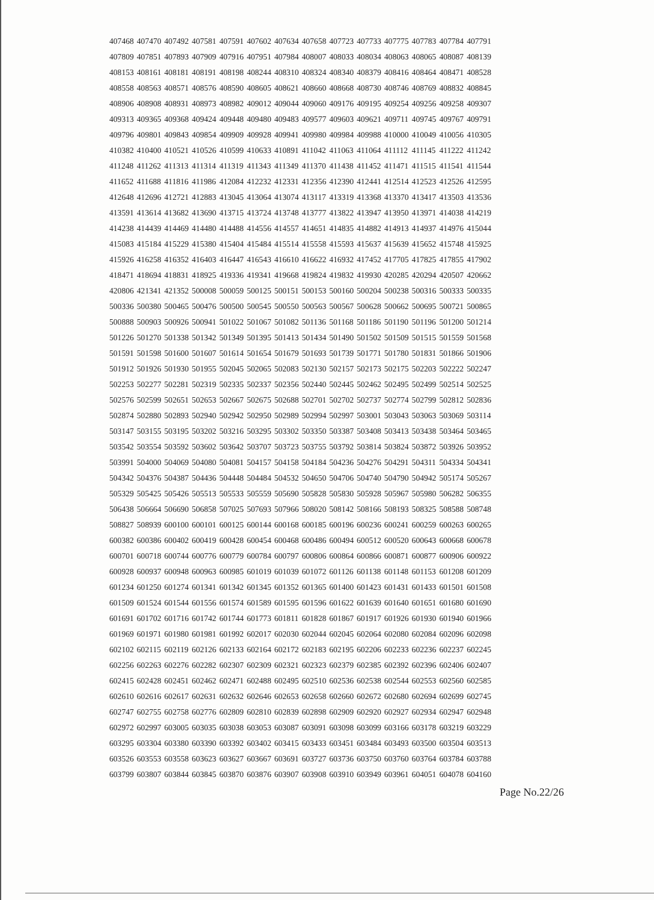| 407468 | 407470 | 407492 | 407581 | 407591 | 407602 | 407634 | 407658 | 407723 | 407733 | 407775 | 407783 | 407784 | 407791 |
| 407809 | 407851 | 407893 | 407909 | 407916 | 407951 | 407984 | 408007 | 408033 | 408034 | 408063 | 408065 | 408087 | 408139 |
| 408153 | 408161 | 408181 | 408191 | 408198 | 408244 | 408310 | 408324 | 408340 | 408379 | 408416 | 408464 | 408471 | 408528 |
| 408558 | 408563 | 408571 | 408576 | 408590 | 408605 | 408621 | 408660 | 408668 | 408730 | 408746 | 408769 | 408832 | 408845 |
| 408906 | 408908 | 408931 | 408973 | 408982 | 409012 | 409044 | 409060 | 409176 | 409195 | 409254 | 409256 | 409258 | 409307 |
| 409313 | 409365 | 409368 | 409424 | 409448 | 409480 | 409483 | 409577 | 409603 | 409621 | 409711 | 409745 | 409767 | 409791 |
| 409796 | 409801 | 409843 | 409854 | 409909 | 409928 | 409941 | 409980 | 409984 | 409988 | 410000 | 410049 | 410056 | 410305 |
| 410382 | 410400 | 410521 | 410526 | 410599 | 410633 | 410891 | 411042 | 411063 | 411064 | 411112 | 411145 | 411222 | 411242 |
| 411248 | 411262 | 411313 | 411314 | 411319 | 411343 | 411349 | 411370 | 411438 | 411452 | 411471 | 411515 | 411541 | 411544 |
| 411652 | 411688 | 411816 | 411986 | 412084 | 412232 | 412331 | 412356 | 412390 | 412441 | 412514 | 412523 | 412526 | 412595 |
| 412648 | 412696 | 412721 | 412883 | 413045 | 413064 | 413074 | 413117 | 413319 | 413368 | 413370 | 413417 | 413503 | 413536 |
| 413591 | 413614 | 413682 | 413690 | 413715 | 413724 | 413748 | 413777 | 413822 | 413947 | 413950 | 413971 | 414038 | 414219 |
| 414238 | 414439 | 414469 | 414480 | 414488 | 414556 | 414557 | 414651 | 414835 | 414882 | 414913 | 414937 | 414976 | 415044 |
| 415083 | 415184 | 415229 | 415380 | 415404 | 415484 | 415514 | 415558 | 415593 | 415637 | 415639 | 415652 | 415748 | 415925 |
| 415926 | 416258 | 416352 | 416403 | 416447 | 416543 | 416610 | 416622 | 416932 | 417452 | 417705 | 417825 | 417855 | 417902 |
| 418471 | 418694 | 418831 | 418925 | 419336 | 419341 | 419668 | 419824 | 419832 | 419930 | 420285 | 420294 | 420507 | 420662 |
| 420806 | 421341 | 421352 | 500008 | 500059 | 500125 | 500151 | 500153 | 500160 | 500204 | 500238 | 500316 | 500333 | 500335 |
| 500336 | 500380 | 500465 | 500476 | 500500 | 500545 | 500550 | 500563 | 500567 | 500628 | 500662 | 500695 | 500721 | 500865 |
| 500888 | 500903 | 500926 | 500941 | 501022 | 501067 | 501082 | 501136 | 501168 | 501186 | 501190 | 501196 | 501200 | 501214 |
| 501226 | 501270 | 501338 | 501342 | 501349 | 501395 | 501413 | 501434 | 501490 | 501502 | 501509 | 501515 | 501559 | 501568 |
| 501591 | 501598 | 501600 | 501607 | 501614 | 501654 | 501679 | 501693 | 501739 | 501771 | 501780 | 501831 | 501866 | 501906 |
| 501912 | 501926 | 501930 | 501955 | 502045 | 502065 | 502083 | 502130 | 502157 | 502173 | 502175 | 502203 | 502222 | 502247 |
| 502253 | 502277 | 502281 | 502319 | 502335 | 502337 | 502356 | 502440 | 502445 | 502462 | 502495 | 502499 | 502514 | 502525 |
| 502576 | 502599 | 502651 | 502653 | 502667 | 502675 | 502688 | 502701 | 502702 | 502737 | 502774 | 502799 | 502812 | 502836 |
| 502874 | 502880 | 502893 | 502940 | 502942 | 502950 | 502989 | 502994 | 502997 | 503001 | 503043 | 503063 | 503069 | 503114 |
| 503147 | 503155 | 503195 | 503202 | 503216 | 503295 | 503302 | 503350 | 503387 | 503408 | 503413 | 503438 | 503464 | 503465 |
| 503542 | 503554 | 503592 | 503602 | 503642 | 503707 | 503723 | 503755 | 503792 | 503814 | 503824 | 503872 | 503926 | 503952 |
| 503991 | 504000 | 504069 | 504080 | 504081 | 504157 | 504158 | 504184 | 504236 | 504276 | 504291 | 504311 | 504334 | 504341 |
| 504342 | 504376 | 504387 | 504436 | 504448 | 504484 | 504532 | 504650 | 504706 | 504740 | 504790 | 504942 | 505174 | 505267 |
| 505329 | 505425 | 505426 | 505513 | 505533 | 505559 | 505690 | 505828 | 505830 | 505928 | 505967 | 505980 | 506282 | 506355 |
| 506438 | 506664 | 506690 | 506858 | 507025 | 507693 | 507966 | 508020 | 508142 | 508166 | 508193 | 508325 | 508588 | 508748 |
| 508827 | 508939 | 600100 | 600101 | 600125 | 600144 | 600168 | 600185 | 600196 | 600236 | 600241 | 600259 | 600263 | 600265 |
| 600382 | 600386 | 600402 | 600419 | 600428 | 600454 | 600468 | 600486 | 600494 | 600512 | 600520 | 600643 | 600668 | 600678 |
| 600701 | 600718 | 600744 | 600776 | 600779 | 600784 | 600797 | 600806 | 600864 | 600866 | 600871 | 600877 | 600906 | 600922 |
| 600928 | 600937 | 600948 | 600963 | 600985 | 601019 | 601039 | 601072 | 601126 | 601138 | 601148 | 601153 | 601208 | 601209 |
| 601234 | 601250 | 601274 | 601341 | 601342 | 601345 | 601352 | 601365 | 601400 | 601423 | 601431 | 601433 | 601501 | 601508 |
| 601509 | 601524 | 601544 | 601556 | 601574 | 601589 | 601595 | 601596 | 601622 | 601639 | 601640 | 601651 | 601680 | 601690 |
| 601691 | 601702 | 601716 | 601742 | 601744 | 601773 | 601811 | 601828 | 601867 | 601917 | 601926 | 601930 | 601940 | 601966 |
| 601969 | 601971 | 601980 | 601981 | 601992 | 602017 | 602030 | 602044 | 602045 | 602064 | 602080 | 602084 | 602096 | 602098 |
| 602102 | 602115 | 602119 | 602126 | 602133 | 602164 | 602172 | 602183 | 602195 | 602206 | 602233 | 602236 | 602237 | 602245 |
| 602256 | 602263 | 602276 | 602282 | 602307 | 602309 | 602321 | 602323 | 602379 | 602385 | 602392 | 602396 | 602406 | 602407 |
| 602415 | 602428 | 602451 | 602462 | 602471 | 602488 | 602495 | 602510 | 602536 | 602538 | 602544 | 602553 | 602560 | 602585 |
| 602610 | 602616 | 602617 | 602631 | 602632 | 602646 | 602653 | 602658 | 602660 | 602672 | 602680 | 602694 | 602699 | 602745 |
| 602747 | 602755 | 602758 | 602776 | 602809 | 602810 | 602839 | 602898 | 602909 | 602920 | 602927 | 602934 | 602947 | 602948 |
| 602972 | 602997 | 603005 | 603035 | 603038 | 603053 | 603087 | 603091 | 603098 | 603099 | 603166 | 603178 | 603219 | 603229 |
| 603295 | 603304 | 603380 | 603390 | 603392 | 603402 | 603415 | 603433 | 603451 | 603484 | 603493 | 603500 | 603504 | 603513 |
| 603526 | 603553 | 603558 | 603623 | 603627 | 603667 | 603691 | 603727 | 603736 | 603750 | 603760 | 603764 | 603784 | 603788 |
| 603799 | 603807 | 603844 | 603845 | 603870 | 603876 | 603907 | 603908 | 603910 | 603949 | 603961 | 604051 | 604078 | 604160 |
Page No.22/26